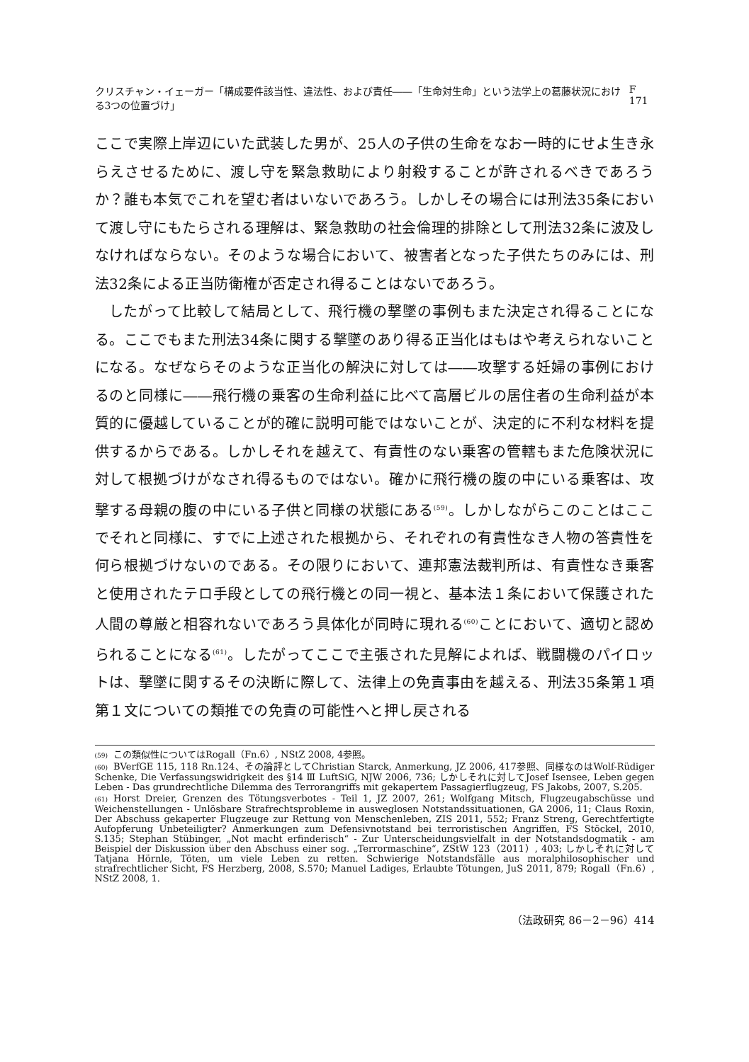クリスチャン・イェーガー「構成要件該当性、違法性、および責任――「生命対生命」という法学上の葛藤状況における3つの位置づけ」 F 171
ここで実際上岸辺にいた武装した男が、25人の子供の生命をなお一時的にせよ生き永らえさせるために、渡し守を緊急救助により射殺することが許されるべきであろうか？誰も本気でこれを望む者はいないであろう。しかしその場合には刑法35条において渡し守にもたらされる理解は、緊急救助の社会倫理的排除として刑法32条に波及しなければならない。そのような場合において、被害者となった子供たちのみには、刑法32条による正当防衛権が否定され得ることはないであろう。
したがって比較して結局として、飛行機の撃墜の事例もまた決定され得ることになる。ここでもまた刑法34条に関する撃墜のあり得る正当化はもはや考えられないことになる。なぜならそのような正当化の解決に対しては――攻撃する妊婦の事例におけるのと同様に――飛行機の乗客の生命利益に比べて高層ビルの居住者の生命利益が本質的に優越していることが的確に説明可能ではないことが、決定的に不利な材料を提供するからである。しかしそれを越えて、有責性のない乗客の管轄もまた危険状況に対して根拠づけがなされ得るものではない。確かに飛行機の腹の中にいる乗客は、攻撃する母親の腹の中にいる子供と同様の状態にある<sup>(59)</sup>。しかしながらこのことはここでそれと同様に、すでに上述された根拠から、それぞれの有責性なき人物の答責性を何ら根拠づけないのである。その限りにおいて、連邦憲法裁判所は、有責性なき乗客と使用されたテロ手段としての飛行機との同一視と、基本法１条において保護された人間の尊厳と相容れないであろう具体化が同時に現れる<sup>(60)</sup>ことにおいて、適切と認められることになる<sup>(61)</sup>。したがってここで主張された見解によれば、戦闘機のパイロットは、撃墜に関するその決断に際して、法律上の免責事由を越える、刑法35条第１項第１文についての類推での免責の可能性へと押し戻される
(59) この類似性についてはRogall（Fn.6）, NStZ 2008, 4参照。
(60) BVerfGE 115, 118 Rn.124、その論評としてChristian Starck, Anmerkung, JZ 2006, 417参照、同様なのはWolf-Rüdiger Schenke, Die Verfassungswidrigkeit des §14 Ⅲ LuftSiG, NJW 2006, 736; しかしそれに対してJosef Isensee, Leben gegen Leben - Das grundrechtliche Dilemma des Terrorangriffs mit gekapertem Passagierflugzeug, FS Jakobs, 2007, S.205.
(61) Horst Dreier, Grenzen des Tötungsverbotes - Teil 1, JZ 2007, 261; Wolfgang Mitsch, Flugzeugabschüsse und Weichenstellungen - Unlösbare Strafrechtsprobleme in ausweglosen Notstandssituationen, GA 2006, 11; Claus Roxin, Der Abschuss gekaperter Flugzeuge zur Rettung von Menschenleben, ZIS 2011, 552; Franz Streng, Gerechtfertigte Aufopferung Unbeteiligter? Anmerkungen zum Defensivnotstand bei terroristischen Angriffen, FS Stöckel, 2010, S.135; Stephan Stübinger, „Not macht erfinderisch“ - Zur Unterscheidungsvielfalt in der Notstandsdogmatik - am Beispiel der Diskussion über den Abschuss einer sog. „Terrormaschine“, ZStW 123（2011）, 403; しかしそれに対してTatjana Hörnle, Töten, um viele Leben zu retten. Schwierige Notstandsfälle aus moralphilosophischer und strafrechtlicher Sicht, FS Herzberg, 2008, S.570; Manuel Ladiges, Erlaubte Tötungen, JuS 2011, 879; Rogall（Fn.6）, NStZ 2008, 1.
（法政研究 86－2－96）414